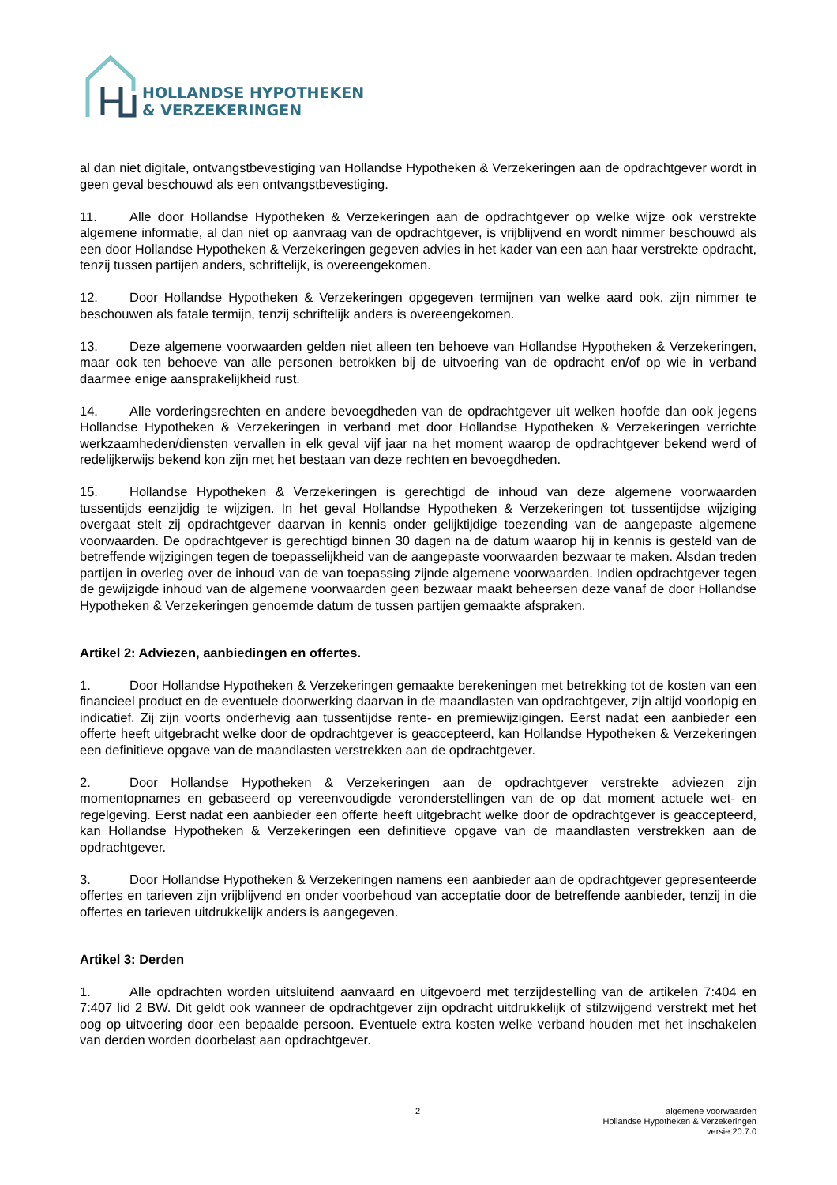HOLLANDSE HYPOTHEKEN
& VERZEKERINGEN
al dan niet digitale, ontvangstbevestiging van Hollandse Hypotheken & Verzekeringen aan de opdrachtgever wordt in geen geval beschouwd als een ontvangstbevestiging.
11. Alle door Hollandse Hypotheken & Verzekeringen aan de opdrachtgever op welke wijze ook verstrekte algemene informatie, al dan niet op aanvraag van de opdrachtgever, is vrijblijvend en wordt nimmer beschouwd als een door Hollandse Hypotheken & Verzekeringen gegeven advies in het kader van een aan haar verstrekte opdracht, tenzij tussen partijen anders, schriftelijk, is overeengekomen.
12. Door Hollandse Hypotheken & Verzekeringen opgegeven termijnen van welke aard ook, zijn nimmer te beschouwen als fatale termijn, tenzij schriftelijk anders is overeengekomen.
13. Deze algemene voorwaarden gelden niet alleen ten behoeve van Hollandse Hypotheken & Verzekeringen, maar ook ten behoeve van alle personen betrokken bij de uitvoering van de opdracht en/of op wie in verband daarmee enige aansprakelijkheid rust.
14. Alle vorderingsrechten en andere bevoegdheden van de opdrachtgever uit welken hoofde dan ook jegens Hollandse Hypotheken & Verzekeringen in verband met door Hollandse Hypotheken & Verzekeringen verrichte werkzaamheden/diensten vervallen in elk geval vijf jaar na het moment waarop de opdrachtgever bekend werd of redelijkerwijs bekend kon zijn met het bestaan van deze rechten en bevoegdheden.
15. Hollandse Hypotheken & Verzekeringen is gerechtigd de inhoud van deze algemene voorwaarden tussentijds eenzijdig te wijzigen. In het geval Hollandse Hypotheken & Verzekeringen tot tussentijdse wijziging overgaat stelt zij opdrachtgever daarvan in kennis onder gelijktijdige toezending van de aangepaste algemene voorwaarden. De opdrachtgever is gerechtigd binnen 30 dagen na de datum waarop hij in kennis is gesteld van de betreffende wijzigingen tegen de toepasselijkheid van de aangepaste voorwaarden bezwaar te maken. Alsdan treden partijen in overleg over de inhoud van de van toepassing zijnde algemene voorwaarden. Indien opdrachtgever tegen de gewijzigde inhoud van de algemene voorwaarden geen bezwaar maakt beheersen deze vanaf de door Hollandse Hypotheken & Verzekeringen genoemde datum de tussen partijen gemaakte afspraken.
Artikel 2: Adviezen, aanbiedingen en offertes.
1. Door Hollandse Hypotheken & Verzekeringen gemaakte berekeningen met betrekking tot de kosten van een financieel product en de eventuele doorwerking daarvan in de maandlasten van opdrachtgever, zijn altijd voorlopig en indicatief. Zij zijn voorts onderhevig aan tussentijdse rente- en premiewijzigingen. Eerst nadat een aanbieder een offerte heeft uitgebracht welke door de opdrachtgever is geaccepteerd, kan Hollandse Hypotheken & Verzekeringen een definitieve opgave van de maandlasten verstrekken aan de opdrachtgever.
2. Door Hollandse Hypotheken & Verzekeringen aan de opdrachtgever verstrekte adviezen zijn momentopnames en gebaseerd op vereenvoudigde veronderstellingen van de op dat moment actuele wet- en regelgeving. Eerst nadat een aanbieder een offerte heeft uitgebracht welke door de opdrachtgever is geaccepteerd, kan Hollandse Hypotheken & Verzekeringen een definitieve opgave van de maandlasten verstrekken aan de opdrachtgever.
3. Door Hollandse Hypotheken & Verzekeringen namens een aanbieder aan de opdrachtgever gepresenteerde offertes en tarieven zijn vrijblijvend en onder voorbehoud van acceptatie door de betreffende aanbieder, tenzij in die offertes en tarieven uitdrukkelijk anders is aangegeven.
Artikel 3: Derden
1. Alle opdrachten worden uitsluitend aanvaard en uitgevoerd met terzijdestelling van de artikelen 7:404 en 7:407 lid 2 BW. Dit geldt ook wanneer de opdrachtgever zijn opdracht uitdrukkelijk of stilzwijgend verstrekt met het oog op uitvoering door een bepaalde persoon. Eventuele extra kosten welke verband houden met het inschakelen van derden worden doorbelast aan opdrachtgever.
2
algemene voorwaarden
Hollandse Hypotheken & Verzekeringen
versie 20.7.0